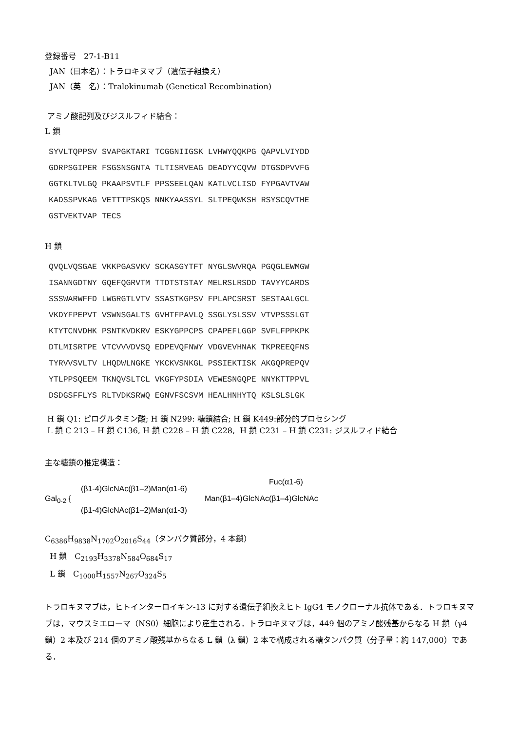登録番号　27-1-B11
JAN（日本名）：トラロキヌマブ（遺伝子組換え）
JAN（英　名）：Tralokinumab (Genetical Recombination)
アミノ酸配列及びジスルフィド結合：
L 鎖
SYVLTQPPSV SVAPGKTARI TCGGNIIGSK LVHWYQQKPG QAPVLVIYDD GDRPSGIPER FSGSNSGNTA TLTISRVEAG DEADYYCQVW DTGSDPVVFG GGTKLTVLGQ PKAAPSVTLF PPSSEELQAN KATLVCLISD FYPGAVTVAW KADSSPVKAG VETTTPSKQS NNKYAASSYL SLTPEQWKSH RSYSCQVTHE GSTVEKTVAP TECS
H 鎖
QVQLVQSGAE VKKPGASVKV SCKASGYTFT NYGLSWVRQA PGQGLEWMGW ISANNGDTNY GQEFQGRVTM TTDTSTSTAY MELRSLRSDD TAVYYCARDS SSSWARWFFD LWGRGTLVTV SSASTKGPSV FPLAPCSRST SESTAALGCL VKDYFPEPVT VSWNSGALTS GVHTFPAVLQ SSGLYSLSSV VTVPSSSLGT KTYTCNVDHK PSNTKVDKRV ESKYGPPCPS CPAPEFLGGP SVFLFPPKPK DTLMISRTPE VTCVVVDVSQ EDPEVQFNWY VDGVEVHNAK TKPREEQFNS TYRVVSVLTV LHQDWLNGKE YKCKVSNKGL PSSIEKTISK AKGQPREPQV YTLPPSQEEM TKNQVSLTCL VKGFYPSDIA VEWESNGQPE NNYKTTPPVL DSDGSFFLYS RLTVDKSRWQ EGNVFSCSVM HEALHNHYTQ KSLSLSLGK
H 鎖 Q1: ピログルタミン酸; H 鎖 N299: 糖鎖結合; H 鎖 K449:部分的プロセシング
L 鎖 C 213 – H 鎖 C136, H 鎖 C228 – H 鎖 C228, H 鎖 C231 – H 鎖 C231: ジスルフィド結合
主な糖鎖の推定構造：
Fuc(α1-6)
(β1-4)GlcNAc(β1–2)Man(α1-6)
Gal<sub>0-2</sub> { Man(β1–4)GlcNAc(β1–4)GlcNAc
(β1-4)GlcNAc(β1–2)Man(α1-3)
C<sub>6386</sub>H<sub>9838</sub>N<sub>1702</sub>O<sub>2016</sub>S<sub>44</sub>（タンパク質部分，4 本鎖）
H 鎖　C<sub>2193</sub>H<sub>3378</sub>N<sub>584</sub>O<sub>684</sub>S<sub>17</sub>
L 鎖　C<sub>1000</sub>H<sub>1557</sub>N<sub>267</sub>O<sub>324</sub>S<sub>5</sub>
トラロキヌマブは，ヒトインターロイキン-13 に対する遺伝子組換えヒト IgG4 モノクローナル抗体である．トラロキヌマブは，マウスミエローマ（NS0）細胞により産生される．トラロキヌマブは，449 個のアミノ酸残基からなる H 鎖（γ4 鎖）2 本及び 214 個のアミノ酸残基からなる L 鎖（λ 鎖）2 本で構成される糖タンパク質（分子量：約 147,000）である．